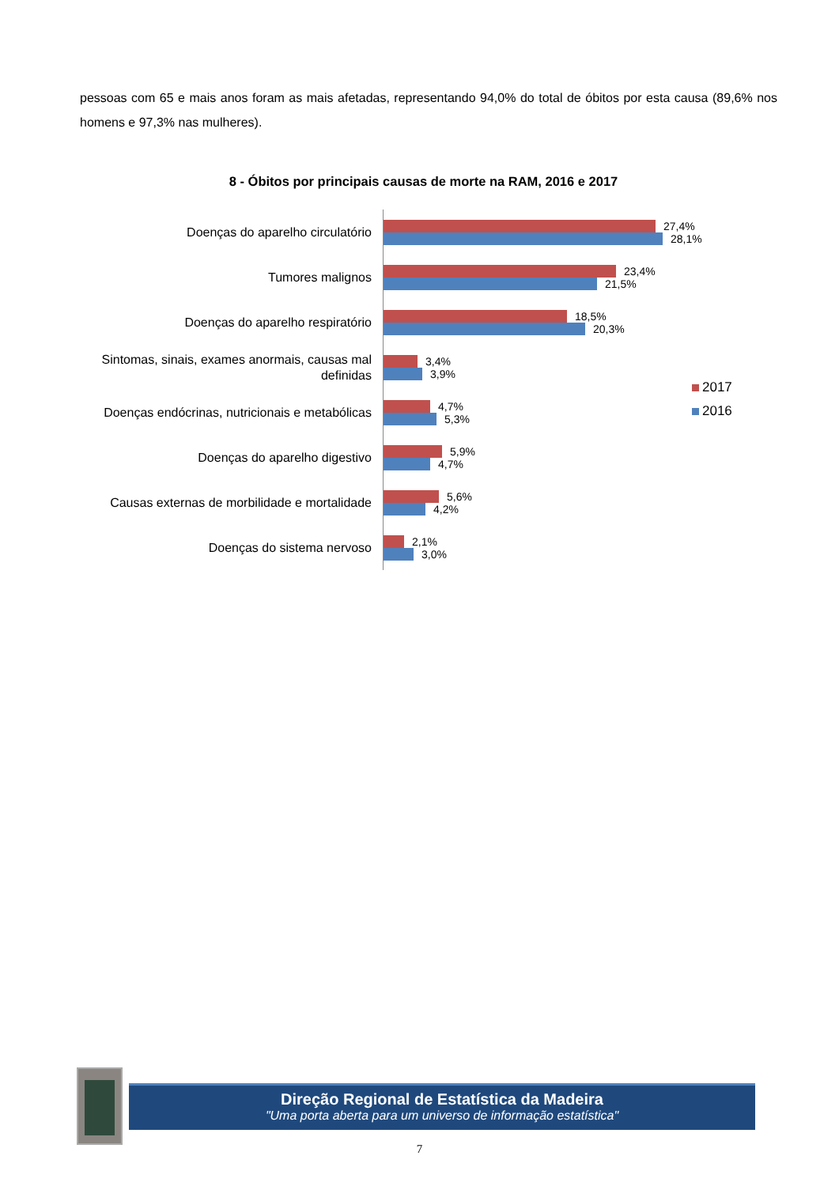pessoas com 65 e mais anos foram as mais afetadas, representando 94,0% do total de óbitos por esta causa (89,6% nos homens e 97,3% nas mulheres).
8 - Óbitos por principais causas de morte na RAM, 2016 e 2017
Doenças do aparelho circulatório
27,4%
28,1%
Tumores malignos
23,4%
21,5%
Doenças do aparelho respiratório
18,5%
20,3%
Sintomas, sinais, exames anormais, causas mal definidas
3,4%
3,9%
Doenças endócrinas, nutricionais e metabólicas
4,7%
5,3%
Doenças do aparelho digestivo
5,9%
4,7%
Causas externas de morbilidade e mortalidade
5,6%
4,2%
Doenças do sistema nervoso
2,1%
3,0%
2017
2016
Direção Regional de Estatística da Madeira
"Uma porta aberta para um universo de informação estatística"
7